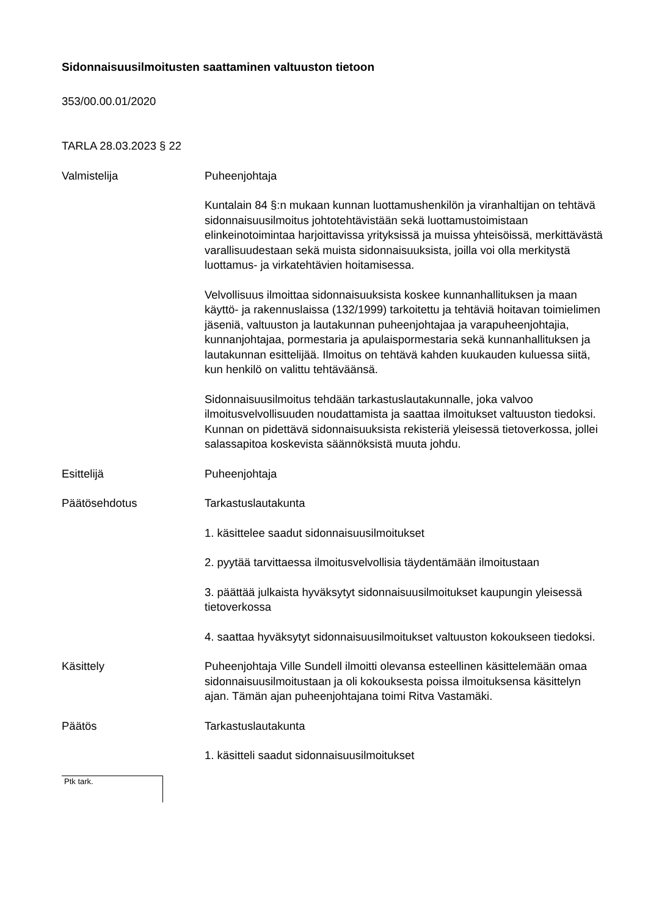Sidonnaisuusilmoitusten saattaminen valtuuston tietoon
353/00.00.01/2020
TARLA 28.03.2023 § 22
Valmistelija Puheenjohtaja
Kuntalain 84 §:n mukaan kunnan luottamushenkilön ja viranhaltijan on tehtävä sidonnaisuusilmoitus johtotehtävistään sekä luottamus­toimistaan elinkeinotoimintaa harjoittavissa yrityksissä ja muissa yhteisöissä, merkittävästä varallisuudestaan sekä muista sidon­naisuuksista, joilla voi olla merkitystä luottamus- ja virkatehtävien hoitamisessa.
Velvollisuus ilmoittaa sidonnaisuuksista koskee kunnanhallituksen ja maan käyttö- ja rakennuslaissa (132/1999) tarkoitettu ja tehtäviä hoitavan toimielimen jäseniä, valtuuston ja lautakunnan puheen­johtajaa ja varapuheenjohtajia, kunnanjohtajaa, pormestaria ja apulaispormestaria sekä kunnanhallituksen ja lautakunnan esit­telijää. Ilmoitus on tehtävä kahden kuukauden kuluessa siitä, kun henkilö on valittu tehtäväänsä.
Sidonnaisuusilmoitus tehdään tarkastuslautakunnalle, joka valvoo ilmoitusvelvollisuuden noudattamista ja saattaa ilmoitukset valtuus­ton tiedoksi. Kunnan on pidettävä sidonnaisuuksista rekisteriä yleisessä tietoverkossa, jollei salassapitoa koskevista säännöksistä muuta johdu.
Esittelijä Puheenjohtaja
Päätösehdotus Tarkastuslautakunta
1. käsittelee saadut sidonnaisuusilmoitukset
2. pyytää tarvittaessa ilmoitusvelvollisia täydentämään ilmoitustaan
3. päättää julkaista hyväksytyt sidonnaisuusilmoitukset kaupungin yleisessä tietoverkossa
4. saattaa hyväksytyt sidonnaisuusilmoitukset valtuuston kokoukseen tiedoksi.
Käsittely Puheenjohtaja Ville Sundell ilmoitti olevansa esteellinen käsittelemään omaa sidonnaisuusilmoitustaan ja oli kokouksesta poissa ilmoituksensa käsittelyn ajan. Tämän ajan puheenjohtajana toimi Ritva Vastamäki.
Päätös Tarkastuslautakunta
1. käsitteli saadut sidonnaisuusilmoitukset
Ptk tark.